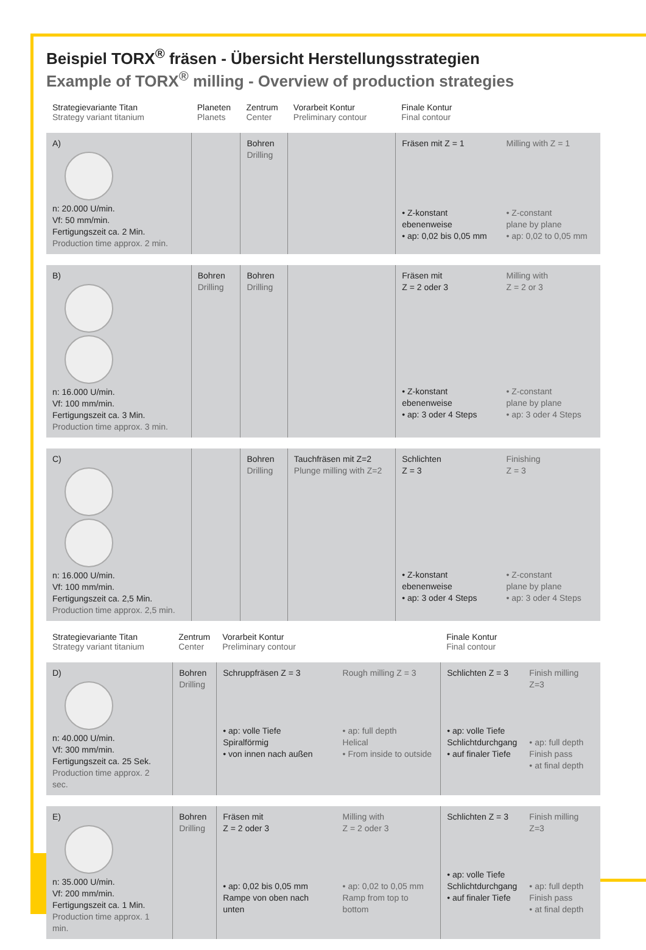Beispiel TORX<sup>®</sup> fräsen - Übersicht Herstellungsstrategien
Example of TORX<sup>®</sup> milling - Overview of production strategies
| Strategievariante Titan Strategy variant titanium | Planeten Planets | Zentrum Center | Vorarbeit Kontur Preliminary contour | Finale Kontur Final contour | |
| --- | --- | --- | --- | --- | --- |
| A) n: 20.000 U/min. Vf: 50 mm/min. Fertigungszeit ca. 2 Min. Production time approx. 2 min. | | Bohren Drilling | | Fräsen mit Z = 1 • Z-konstant ebenenweise • ap: 0,02 bis 0,05 mm | Milling with Z = 1 • Z-constant plane by plane • ap: 0,02 to 0,05 mm |
| B) n: 16.000 U/min. Vf: 100 mm/min. Fertigungszeit ca. 3 Min. Production time approx. 3 min. | Bohren Drilling | Bohren Drilling | | Fräsen mit Z = 2 oder 3 • Z-konstant ebenenweise • ap: 3 oder 4 Steps | Milling with Z = 2 or 3 • Z-constant plane by plane • ap: 3 oder 4 Steps |
| C) n: 16.000 U/min. Vf: 100 mm/min. Fertigungszeit ca. 2,5 Min. Production time approx. 2,5 min. | | Bohren Drilling | Tauchfräsen mit Z=2 Plunge milling with Z=2 | Schlichten Z = 3 • Z-konstant ebenenweise • ap: 3 oder 4 Steps | Finishing Z = 3 • Z-constant plane by plane • ap: 3 oder 4 Steps |
| Strategievariante Titan Strategy variant titanium | Zentrum Center | Vorarbeit Kontur Preliminary contour | | Finale Kontur Final contour | |
| --- | --- | --- | --- | --- | --- |
| D) n: 40.000 U/min. Vf: 300 mm/min. Fertigungszeit ca. 25 Sek. Production time approx. 2 sec. | Bohren Drilling | Schruppfräsen Z = 3 • ap: volle Tiefe Spiralförmig • von innen nach außen | Rough milling Z = 3 • ap: full depth Helical • From inside to outside | Schlichten Z = 3 • ap: volle Tiefe Schlichtdurchgang • auf finaler Tiefe | Finish milling Z=3 • ap: full depth Finish pass • at final depth |
| E) n: 35.000 U/min. Vf: 200 mm/min. Fertigungszeit ca. 1 Min. Production time approx. 1 min. | Bohren Drilling | Fräsen mit Z = 2 oder 3 • ap: 0,02 bis 0,05 mm Rampe von oben nach unten | Milling with Z = 2 oder 3 • ap: 0,02 to 0,05 mm Ramp from top to bottom | Schlichten Z = 3 • ap: volle Tiefe Schlichtdurchgang • auf finaler Tiefe | Finish milling Z=3 • ap: full depth Finish pass • at final depth |